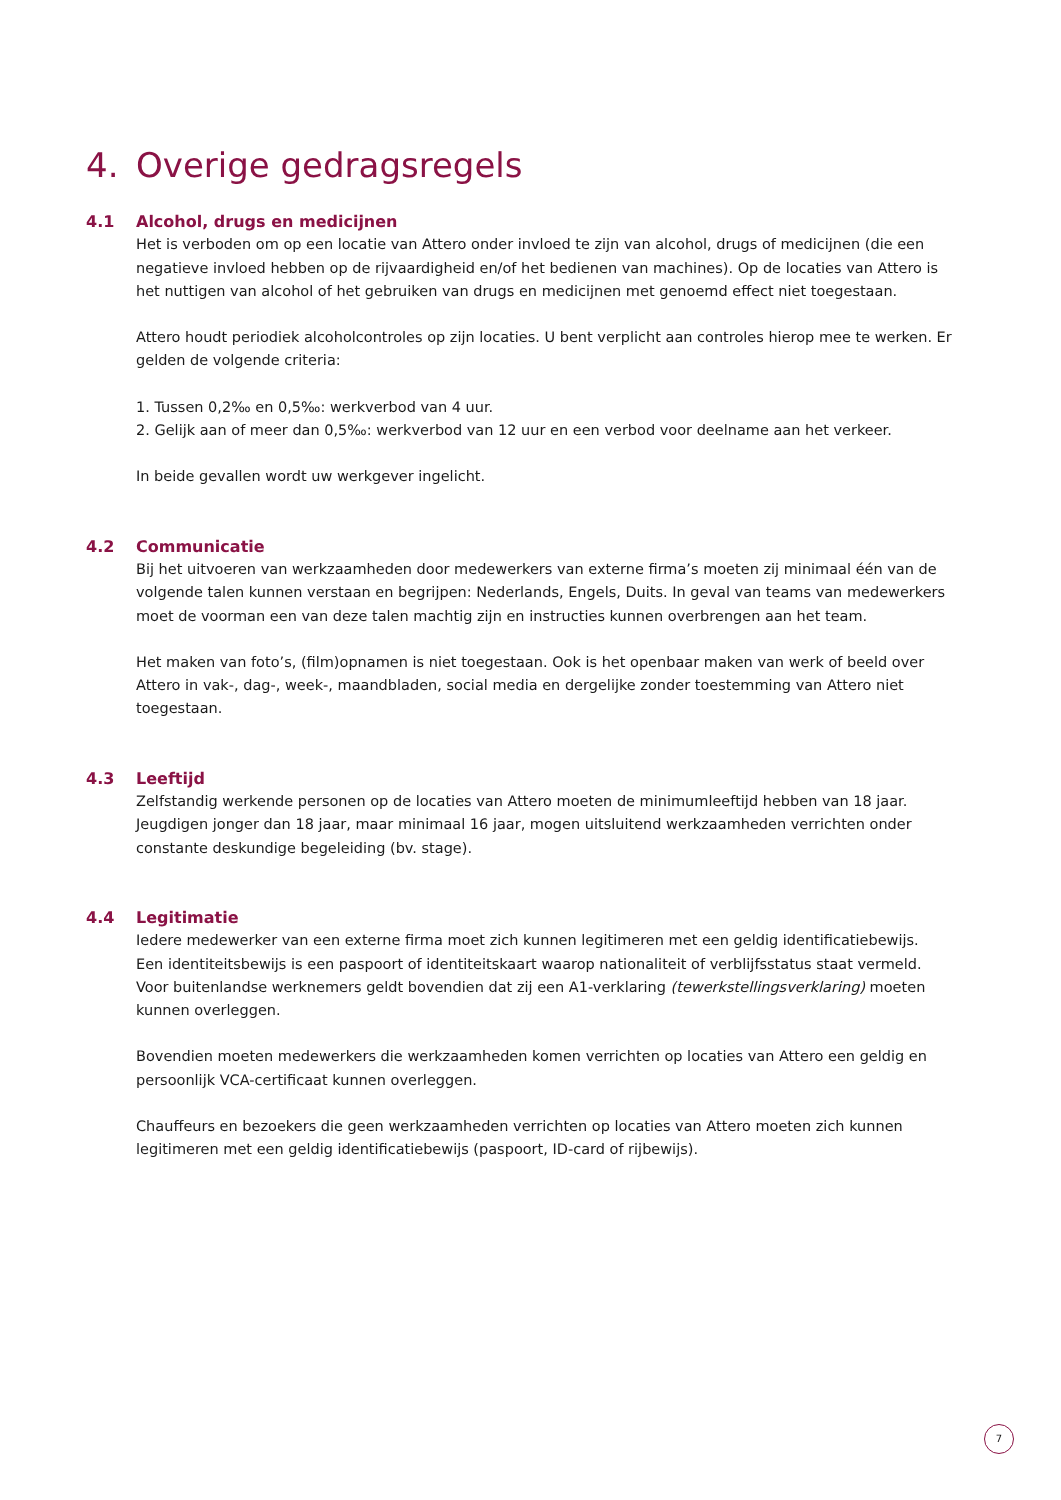4. Overige gedragsregels
4.1 Alcohol, drugs en medicijnen
Het is verboden om op een locatie van Attero onder invloed te zijn van alcohol, drugs of medicijnen (die een negatieve invloed hebben op de rijvaardigheid en/of het bedienen van machines). Op de locaties van Attero is het nuttigen van alcohol of het gebruiken van drugs en medicijnen met genoemd effect niet toegestaan.
Attero houdt periodiek alcoholcontroles op zijn locaties. U bent verplicht aan controles hierop mee te werken. Er gelden de volgende criteria:
1. Tussen 0,2‰ en 0,5‰: werkverbod van 4 uur.
2. Gelijk aan of meer dan 0,5‰: werkverbod van 12 uur en een verbod voor deelname aan het verkeer.
In beide gevallen wordt uw werkgever ingelicht.
4.2 Communicatie
Bij het uitvoeren van werkzaamheden door medewerkers van externe firma’s moeten zij minimaal één van de volgende talen kunnen verstaan en begrijpen: Nederlands, Engels, Duits. In geval van teams van medewerkers moet de voorman een van deze talen machtig zijn en instructies kunnen overbrengen aan het team.
Het maken van foto’s, (film)opnamen is niet toegestaan. Ook is het openbaar maken van werk of beeld over Attero in vak-, dag-, week-, maandbladen, social media en dergelijke zonder toestemming van Attero niet toegestaan.
4.3 Leeftijd
Zelfstandig werkende personen op de locaties van Attero moeten de minimumleeftijd hebben van 18 jaar. Jeugdigen jonger dan 18 jaar, maar minimaal 16 jaar, mogen uitsluitend werkzaamheden verrichten onder constante deskundige begeleiding (bv. stage).
4.4 Legitimatie
Iedere medewerker van een externe firma moet zich kunnen legitimeren met een geldig identificatiebewijs.
Een identiteitsbewijs is een paspoort of identiteitskaart waarop nationaliteit of verblijfsstatus staat vermeld.
Voor buitenlandse werknemers geldt bovendien dat zij een A1-verklaring (tewerkstellingsverklaring) moeten
kunnen overleggen.
Bovendien moeten medewerkers die werkzaamheden komen verrichten op locaties van Attero een geldig en persoonlijk VCA-certificaat kunnen overleggen.
Chauffeurs en bezoekers die geen werkzaamheden verrichten op locaties van Attero moeten zich kunnen legitimeren met een geldig identificatiebewijs (paspoort, ID-card of rijbewijs).
7